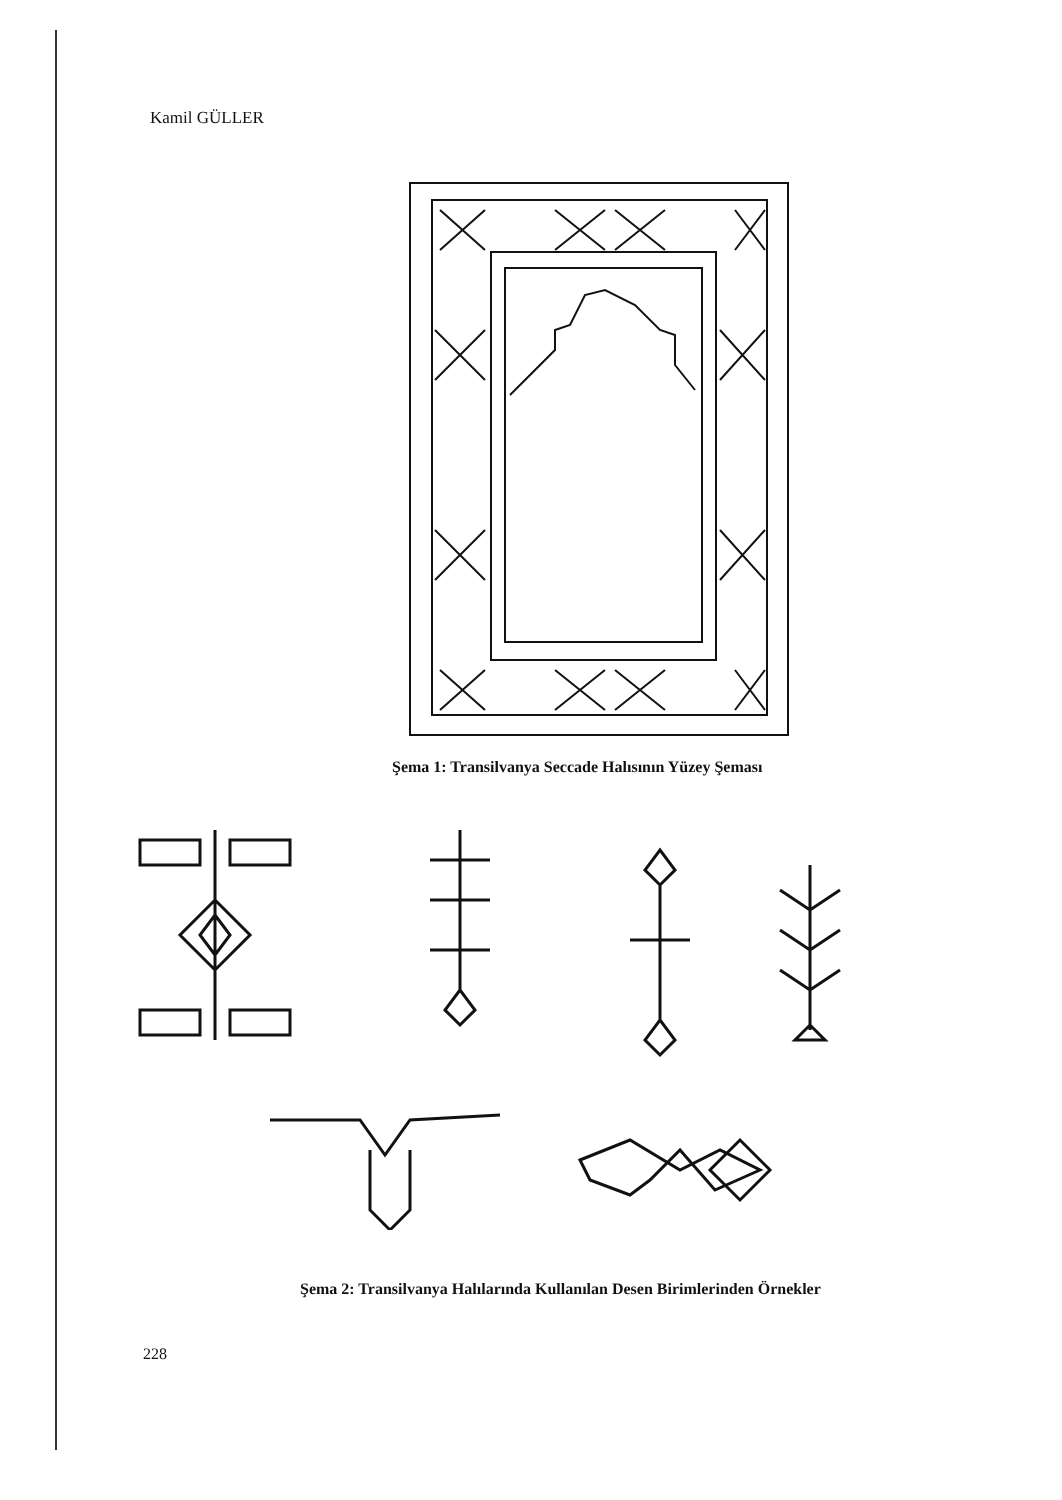Kamil GÜLLER
Şema 1: Transilvanya Seccade Halısının Yüzey Şeması
Şema 2: Transilvanya Halılarında Kullanılan Desen Birimlerinden Örnekler
228